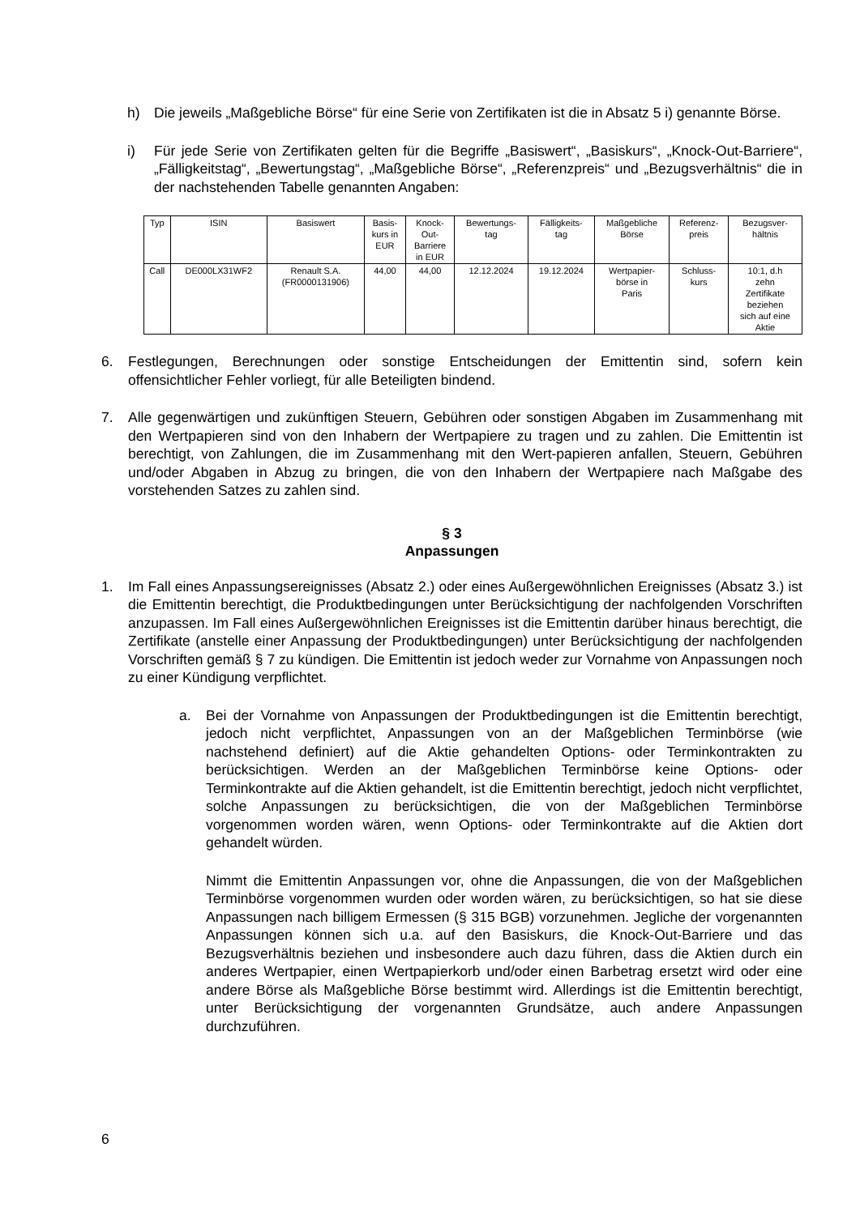h) Die jeweils „Maßgebliche Börse“ für eine Serie von Zertifikaten ist die in Absatz 5 i) genannte Börse.
i) Für jede Serie von Zertifikaten gelten für die Begriffe „Basiswert“, „Basiskurs“, „Knock-Out-Barriere“, „Fälligkeitstag“, „Bewertungstag“, „Maßgebliche Börse“, „Referenzpreis“ und „Bezugsverhältnis“ die in der nachstehenden Tabelle genannten Angaben:
| Typ | ISIN | Basiswert | Basis- kurs in EUR | Knock- Out- Barriere in EUR | Bewertungs- tag | Fälligkeits- tag | Maßgebliche Börse | Referenz- preis | Bezugsver- hältnis |
| Call | DE000LX31WF2 | Renault S.A. (FR0000131906) | 44,00 | 44,00 | 12.12.2024 | 19.12.2024 | Wertpapier- börse in Paris | Schluss- kurs | 10:1, d.h zehn Zertifikate beziehen sich auf eine Aktie |
6. Festlegungen, Berechnungen oder sonstige Entscheidungen der Emittentin sind, sofern kein offensichtlicher Fehler vorliegt, für alle Beteiligten bindend.
7. Alle gegenwärtigen und zukünftigen Steuern, Gebühren oder sonstigen Abgaben im Zusammenhang mit den Wertpapieren sind von den Inhabern der Wertpapiere zu tragen und zu zahlen. Die Emittentin ist berechtigt, von Zahlungen, die im Zusammenhang mit den Wert-papieren anfallen, Steuern, Gebühren und/oder Abgaben in Abzug zu bringen, die von den Inhabern der Wertpapiere nach Maßgabe des vorstehenden Satzes zu zahlen sind.
§ 3
Anpassungen
1. Im Fall eines Anpassungsereignisses (Absatz 2.) oder eines Außergewöhnlichen Ereignisses (Absatz 3.) ist die Emittentin berechtigt, die Produktbedingungen unter Berücksichtigung der nachfolgenden Vorschriften anzupassen. Im Fall eines Außergewöhnlichen Ereignisses ist die Emittentin darüber hinaus berechtigt, die Zertifikate (anstelle einer Anpassung der Produktbedingungen) unter Berücksichtigung der nachfolgenden Vorschriften gemäß § 7 zu kündigen. Die Emittentin ist jedoch weder zur Vornahme von Anpassungen noch zu einer Kündigung verpflichtet.
a. Bei der Vornahme von Anpassungen der Produktbedingungen ist die Emittentin berechtigt, jedoch nicht verpflichtet, Anpassungen von an der Maßgeblichen Terminbörse (wie nachstehend definiert) auf die Aktie gehandelten Options- oder Terminkontrakten zu berücksichtigen. Werden an der Maßgeblichen Terminbörse keine Options- oder Terminkontrakte auf die Aktien gehandelt, ist die Emittentin berechtigt, jedoch nicht verpflichtet, solche Anpassungen zu berücksichtigen, die von der Maßgeblichen Terminbörse vorgenommen worden wären, wenn Options- oder Terminkontrakte auf die Aktien dort gehandelt würden.
Nimmt die Emittentin Anpassungen vor, ohne die Anpassungen, die von der Maßgeblichen Terminbörse vorgenommen wurden oder worden wären, zu berücksichtigen, so hat sie diese Anpassungen nach billigem Ermessen (§ 315 BGB) vorzunehmen. Jegliche der vorgenannten Anpassungen können sich u.a. auf den Basiskurs, die Knock-Out-Barriere und das Bezugsverhältnis beziehen und insbesondere auch dazu führen, dass die Aktien durch ein anderes Wertpapier, einen Wertpapierkorb und/oder einen Barbetrag ersetzt wird oder eine andere Börse als Maßgebliche Börse bestimmt wird. Allerdings ist die Emittentin berechtigt, unter Berücksichtigung der vorgenannten Grundsätze, auch andere Anpassungen durchzuführen.
6